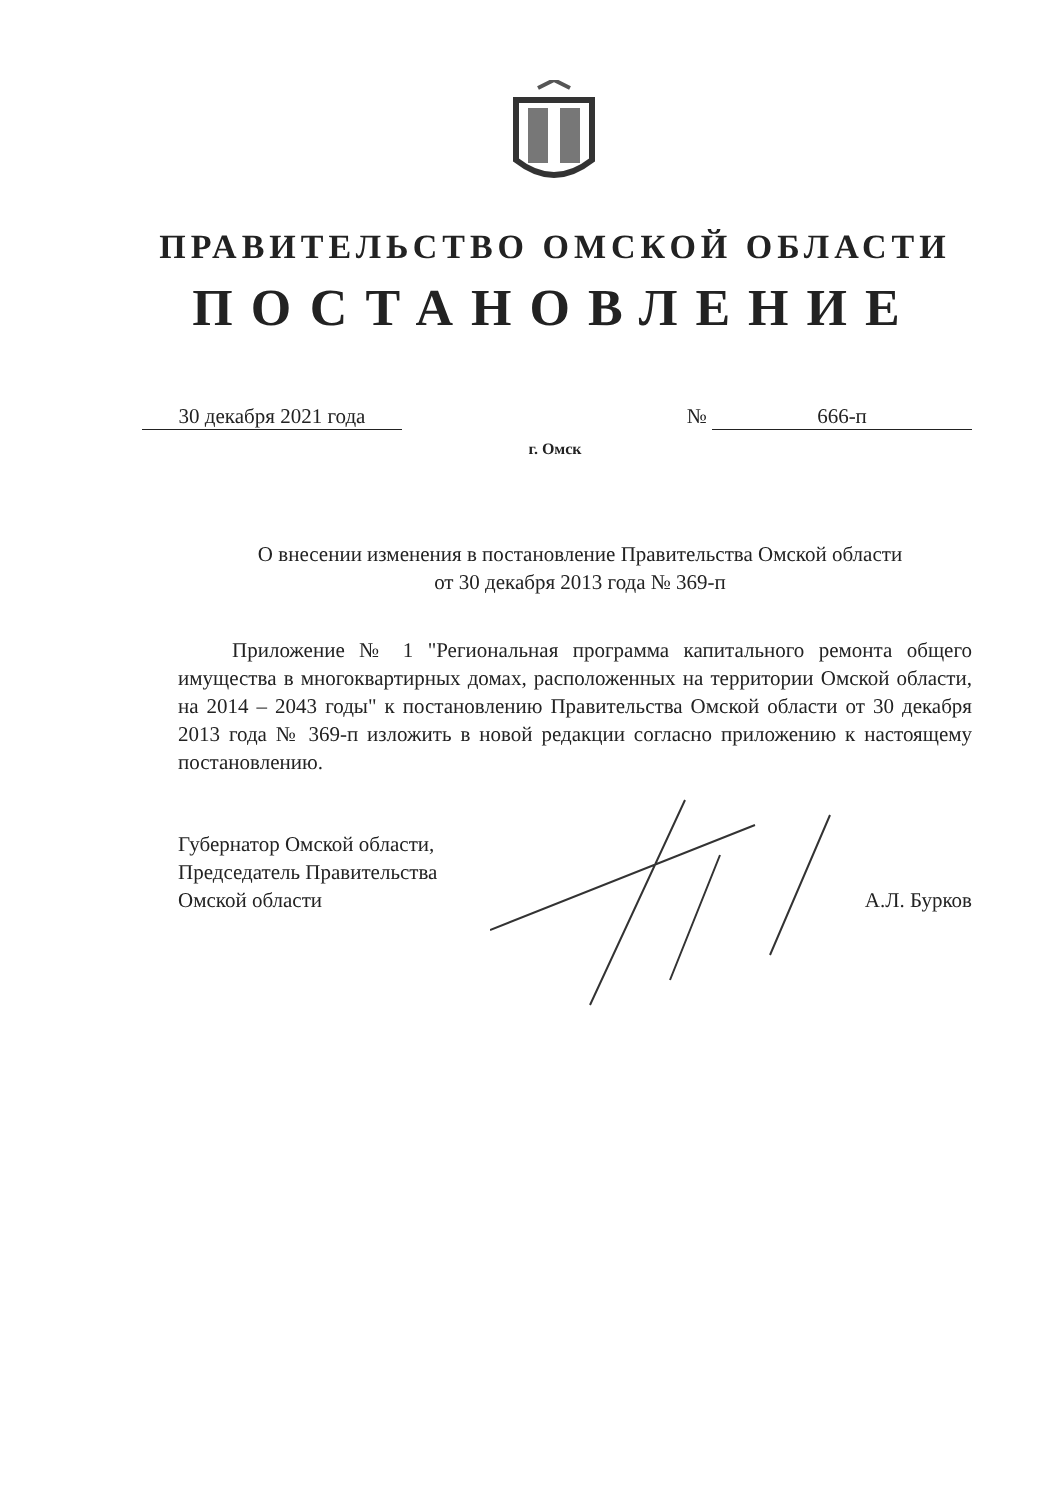ПРАВИТЕЛЬСТВО ОМСКОЙ ОБЛАСТИ
ПОСТАНОВЛЕНИЕ
30 декабря 2021 года № 666-п
г. Омск
О внесении изменения в постановление Правительства Омской области
от 30 декабря 2013 года № 369-п
Приложение № 1 "Региональная программа капитального ремонта общего имущества в многоквартирных домах, расположенных на территории Омской области, на 2014 – 2043 годы" к постановлению Правительства Омской области от 30 декабря 2013 года № 369-п изложить в новой редакции согласно приложению к настоящему постановлению.
Губернатор Омской области,
Председатель Правительства
Омской области
А.Л. Бурков